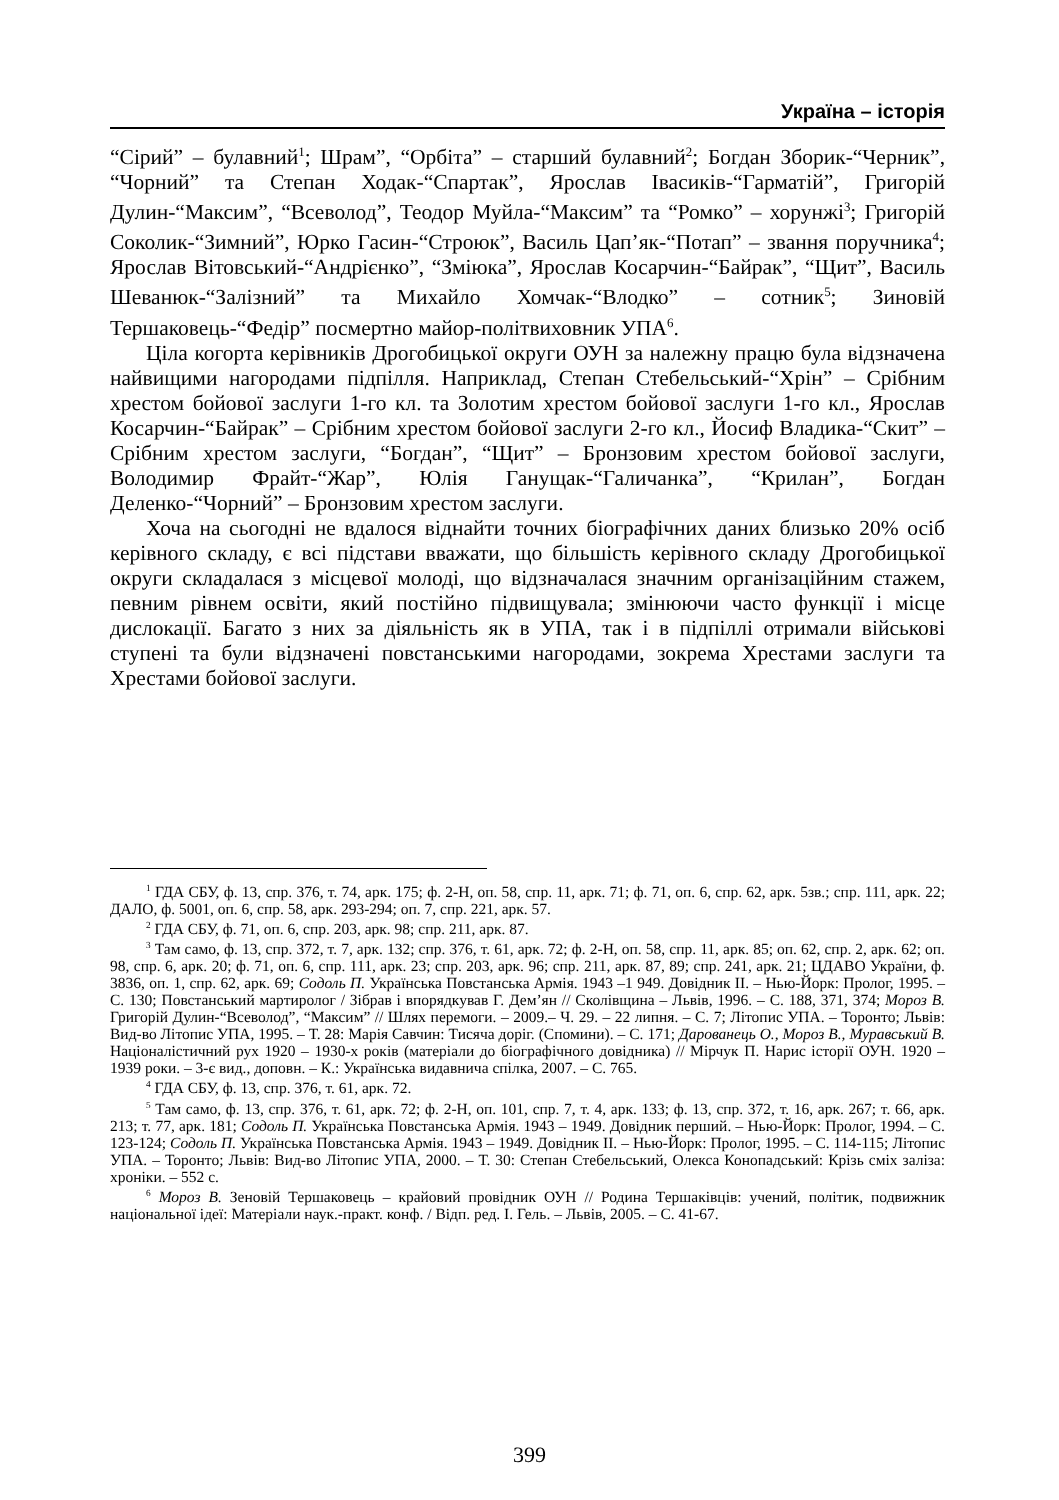Україна – історія
“Сірий” – булавний<sup>1</sup>; Шрам”, “Орбіта” – старший булавний<sup>2</sup>; Богдан Зборик-“Черник”, “Чорний” та Степан Ходак-“Спартак”, Ярослав Івасиків-“Гарматій”, Григорій Дулин-“Максим”, “Всеволод”, Теодор Муйла-“Максим” та “Ромко” – хорунжі<sup>3</sup>; Григорій Соколик-“Зимний”, Юрко Гасин-“Строюк”, Василь Цап’як-“Потап” – звання поручника<sup>4</sup>; Ярослав Вітовський-“Андрієнко”, “Зміюка”, Ярослав Косарчин-“Байрак”, “Щит”, Василь Шеванюк-“Залізний” та Михайло Хомчак-“Влодко” – сотник<sup>5</sup>; Зиновій Тершаковець-“Федір” посмертно майор-політвиховник УПА<sup>6</sup>.
Ціла когорта керівників Дрогобицької округи ОУН за належну працю була відзначена найвищими нагородами підпілля. Наприклад, Степан Стебельський-“Хрін” – Срібним хрестом бойової заслуги 1-го кл. та Золотим хрестом бойової заслуги 1-го кл., Ярослав Косарчин-“Байрак” – Срібним хрестом бойової заслуги 2-го кл., Йосиф Владика-“Скит” – Срібним хрестом заслуги, “Богдан”, “Щит” – Бронзовим хрестом бойової заслуги, Володимир Фрайт-“Жар”, Юлія Ганущак-“Галичанка”, “Крилан”, Богдан Деленко-“Чорний” – Бронзовим хрестом заслуги.
Хоча на сьогодні не вдалося віднайти точних біографічних даних близько 20% осіб керівного складу, є всі підстави вважати, що більшість керівного складу Дрогобицької округи складалася з місцевої молоді, що відзначалася значним організаційним стажем, певним рівнем освіти, який постійно підвищувала; змінюючи часто функції і місце дислокації. Багато з них за діяльність як в УПА, так і в підпіллі отримали військові ступені та були відзначені повстанськими нагородами, зокрема Хрестами заслуги та Хрестами бойової заслуги.
<sup>1</sup> ГДА СБУ, ф. 13, спр. 376, т. 74, арк. 175; ф. 2-Н, оп. 58, спр. 11, арк. 71; ф. 71, оп. 6, спр. 62, арк. 5зв.; спр. 111, арк. 22; ДАЛО, ф. 5001, оп. 6, спр. 58, арк. 293-294; оп. 7, спр. 221, арк. 57.
<sup>2</sup> ГДА СБУ, ф. 71, оп. 6, спр. 203, арк. 98; спр. 211, арк. 87.
<sup>3</sup> Там само, ф. 13, спр. 372, т. 7, арк. 132; спр. 376, т. 61, арк. 72; ф. 2-Н, оп. 58, спр. 11, арк. 85; оп. 62, спр. 2, арк. 62; оп. 98, спр. 6, арк. 20; ф. 71, оп. 6, спр. 111, арк. 23; спр. 203, арк. 96; спр. 211, арк. 87, 89; спр. 241, арк. 21; ЦДАВО України, ф. 3836, оп. 1, спр. 62, арк. 69; Содоль П. Українська Повстанська Армія. 1943 –1 949. Довідник ІІ. – Нью-Йорк: Пролог, 1995. – С. 130; Повстанський мартиролог / Зібрав і впорядкував Г. Дем’ян // Сколівщина – Львів, 1996. – С. 188, 371, 374; Мороз В. Григорій Дулин-“Всеволод”, “Максим” // Шлях перемоги. – 2009.– Ч. 29. – 22 липня. – С. 7; Літопис УПА. – Торонто; Львів: Вид-во Літопис УПА, 1995. – Т. 28: Марія Савчин: Тисяча доріг. (Спомини). – С. 171; Дарованець О., Мороз В., Муравський В. Націоналістичний рух 1920 – 1930-х років (матеріали до біографічного довідника) // Мірчук П. Нарис історії ОУН. 1920 – 1939 роки. – 3-є вид., доповн. – К.: Українська видавнича спілка, 2007. – С. 765.
<sup>4</sup> ГДА СБУ, ф. 13, спр. 376, т. 61, арк. 72.
<sup>5</sup> Там само, ф. 13, спр. 376, т. 61, арк. 72; ф. 2-Н, оп. 101, спр. 7, т. 4, арк. 133; ф. 13, спр. 372, т. 16, арк. 267; т. 66, арк. 213; т. 77, арк. 181; Содоль П. Українська Повстанська Армія. 1943 – 1949. Довідник перший. – Нью-Йорк: Пролог, 1994. – С. 123-124; Содоль П. Українська Повстанська Армія. 1943 – 1949. Довідник ІІ. – Нью-Йорк: Пролог, 1995. – С. 114-115; Літопис УПА. – Торонто; Львів: Вид-во Літопис УПА, 2000. – Т. 30: Степан Стебельський, Олекса Конопадський: Крізь сміх заліза: хроніки. – 552 с.
<sup>6</sup> Мороз В. Зеновій Тершаковець – крайовий провідник ОУН // Родина Тершаківців: учений, політик, подвижник національної ідеї: Матеріали наук.-практ. конф. / Відп. ред. І. Гель. – Львів, 2005. – С. 41-67.
399